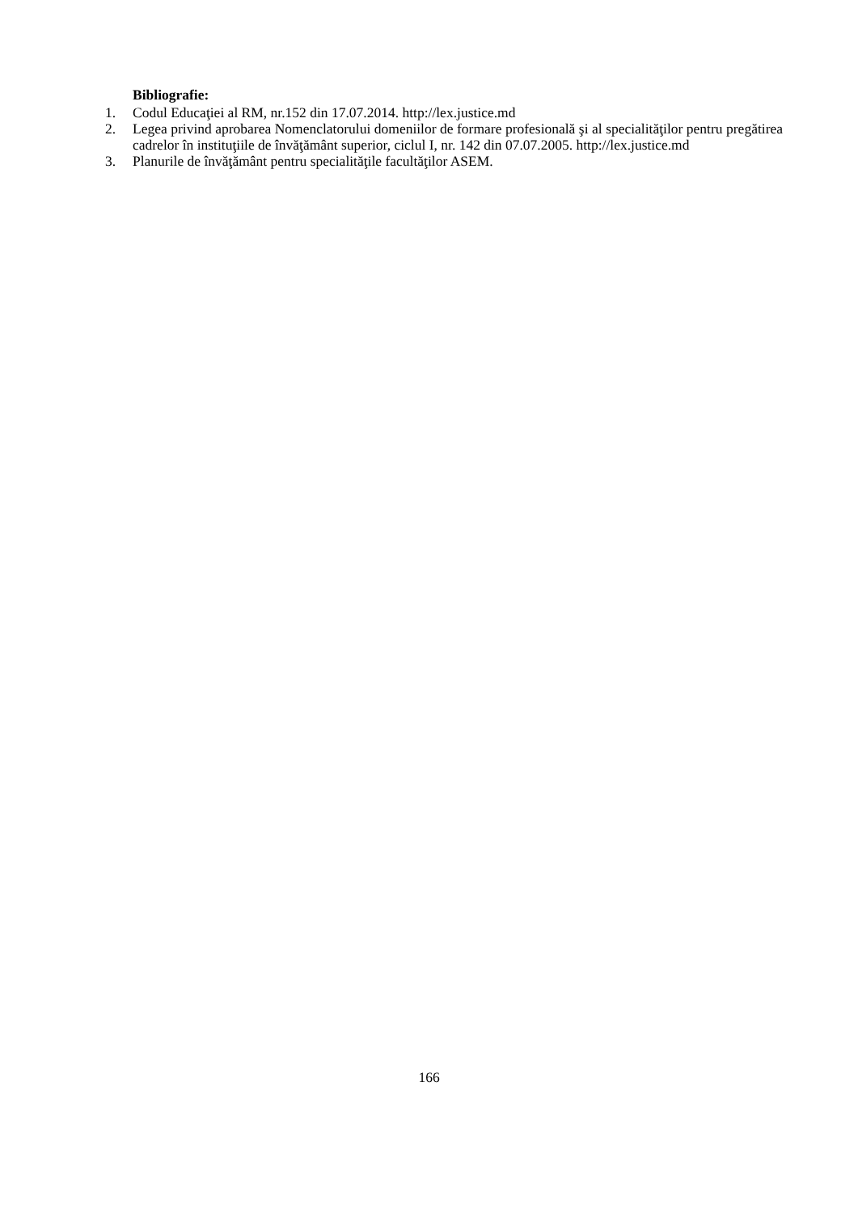Bibliografie:
1. Codul Educaţiei al RM, nr.152 din 17.07.2014. http://lex.justice.md
2. Legea privind aprobarea Nomenclatorului domeniilor de formare profesională şi al specialităţilor pentru pregătirea cadrelor în instituţiile de învăţământ superior, ciclul I, nr. 142 din 07.07.2005. http://lex.justice.md
3. Planurile de învăţământ pentru specialităţile facultăţilor ASEM.
166